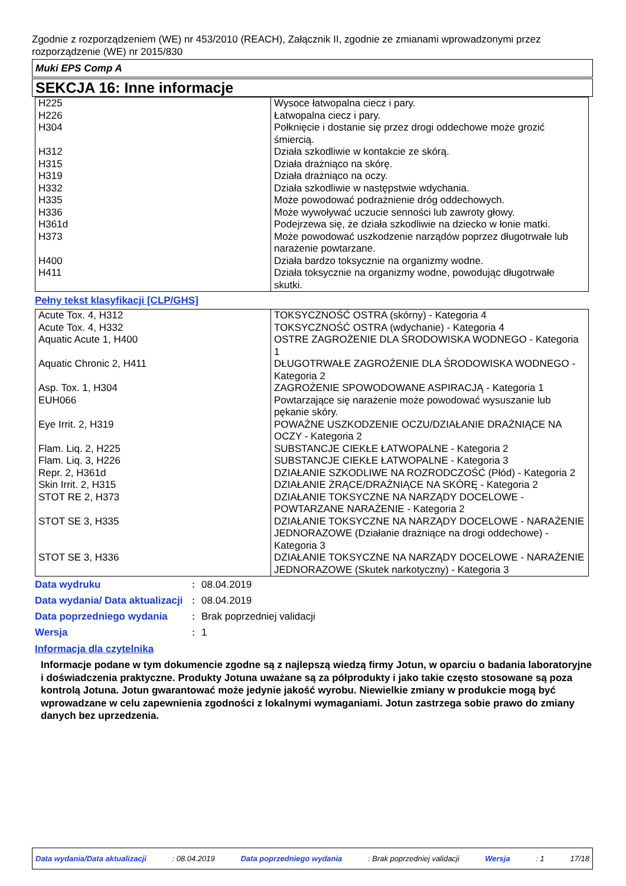Zgodnie z rozporządzeniem (WE) nr 453/2010 (REACH), Załącznik II, zgodnie ze zmianami wprowadzonymi przez rozporządzenie (WE) nr 2015/830
Muki EPS Comp A
SEKCJA 16: Inne informacje
| H225 | Wysoce łatwopalna ciecz i pary. |
| H226 | Łatwopalna ciecz i pary. |
| H304 | Połknięcie i dostanie się przez drogi oddechowe może grozić śmiercią. |
| H312 | Działa szkodliwie w kontakcie ze skórą. |
| H315 | Działa drażniąco na skórę. |
| H319 | Działa drażniąco na oczy. |
| H332 | Działa szkodliwie w następstwie wdychania. |
| H335 | Może powodować podrażnienie dróg oddechowych. |
| H336 | Może wywoływać uczucie senności lub zawroty głowy. |
| H361d | Podejrzewa się, że działa szkodliwie na dziecko w łonie matki. |
| H373 | Może powodować uszkodzenie narządów poprzez długotrwałe lub narażenie powtarzane. |
| H400 | Działa bardzo toksycznie na organizmy wodne. |
| H411 | Działa toksycznie na organizmy wodne, powodując długotrwałe skutki. |
Pełny tekst klasyfikacji [CLP/GHS]
| Acute Tox. 4, H312 | TOKSYCZNOŚĆ OSTRA (skórny) - Kategoria 4 |
| Acute Tox. 4, H332 | TOKSYCZNOŚĆ OSTRA (wdychanie) - Kategoria 4 |
| Aquatic Acute 1, H400 | OSTRE ZAGROŻENIE DLA ŚRODOWISKA WODNEGO - Kategoria 1 |
| Aquatic Chronic 2, H411 | DŁUGOTRWAŁE ZAGROŻENIE DLA ŚRODOWISKA WODNEGO - Kategoria 2 |
| Asp. Tox. 1, H304 | ZAGROŻENIE SPOWODOWANE ASPIRACJĄ - Kategoria 1 |
| EUH066 | Powtarzające się narażenie może powodować wysuszanie lub pękanie skóry. |
| Eye Irrit. 2, H319 | POWAŻNE USZKODZENIE OCZU/DZIAŁANIE DRAŻNIĄCE NA OCZY - Kategoria 2 |
| Flam. Liq. 2, H225 | SUBSTANCJE CIEKŁE ŁATWOPALNE - Kategoria 2 |
| Flam. Liq. 3, H226 | SUBSTANCJE CIEKŁE ŁATWOPALNE - Kategoria 3 |
| Repr. 2, H361d | DZIAŁANIE SZKODLIWE NA ROZRODCZOŚĆ (Płód) - Kategoria 2 |
| Skin Irrit. 2, H315 | DZIAŁANIE ŻRĄCE/DRAŻNIĄCE NA SKÓRĘ - Kategoria 2 |
| STOT RE 2, H373 | DZIAŁANIE TOKSYCZNE NA NARZĄDY DOCELOWE - POWTARZANE NARAŻENIE - Kategoria 2 |
| STOT SE 3, H335 | DZIAŁANIE TOKSYCZNE NA NARZĄDY DOCELOWE - NARAŻENIE JEDNORAZOWE (Działanie drażniące na drogi oddechowe) - Kategoria 3 |
| STOT SE 3, H336 | DZIAŁANIE TOKSYCZNE NA NARZĄDY DOCELOWE - NARAŻENIE JEDNORAZOWE (Skutek narkotyczny) - Kategoria 3 |
| Data wydruku | : | 08.04.2019 |
| Data wydania/ Data aktualizacji | : | 08.04.2019 |
| Data poprzedniego wydania | : | Brak poprzedniej validacji |
| Wersja | : | 1 |
Informacja dla czytelnika
Informacje podane w tym dokumencie zgodne są z najlepszą wiedzą firmy Jotun, w oparciu o badania laboratoryjne i doświadczenia praktyczne. Produkty Jotuna uważane są za półprodukty i jako takie często stosowane są poza kontrolą Jotuna. Jotun gwarantować może jedynie jakość wyrobu. Niewielkie zmiany w produkcie mogą być wprowadzane w celu zapewnienia zgodności z lokalnymi wymaganiami. Jotun zastrzega sobie prawo do zmiany danych bez uprzedzenia.
Data wydania/Data aktualizacji : 08.04.2019 Data poprzedniego wydania : Brak poprzedniej validacji Wersja : 1 17/18